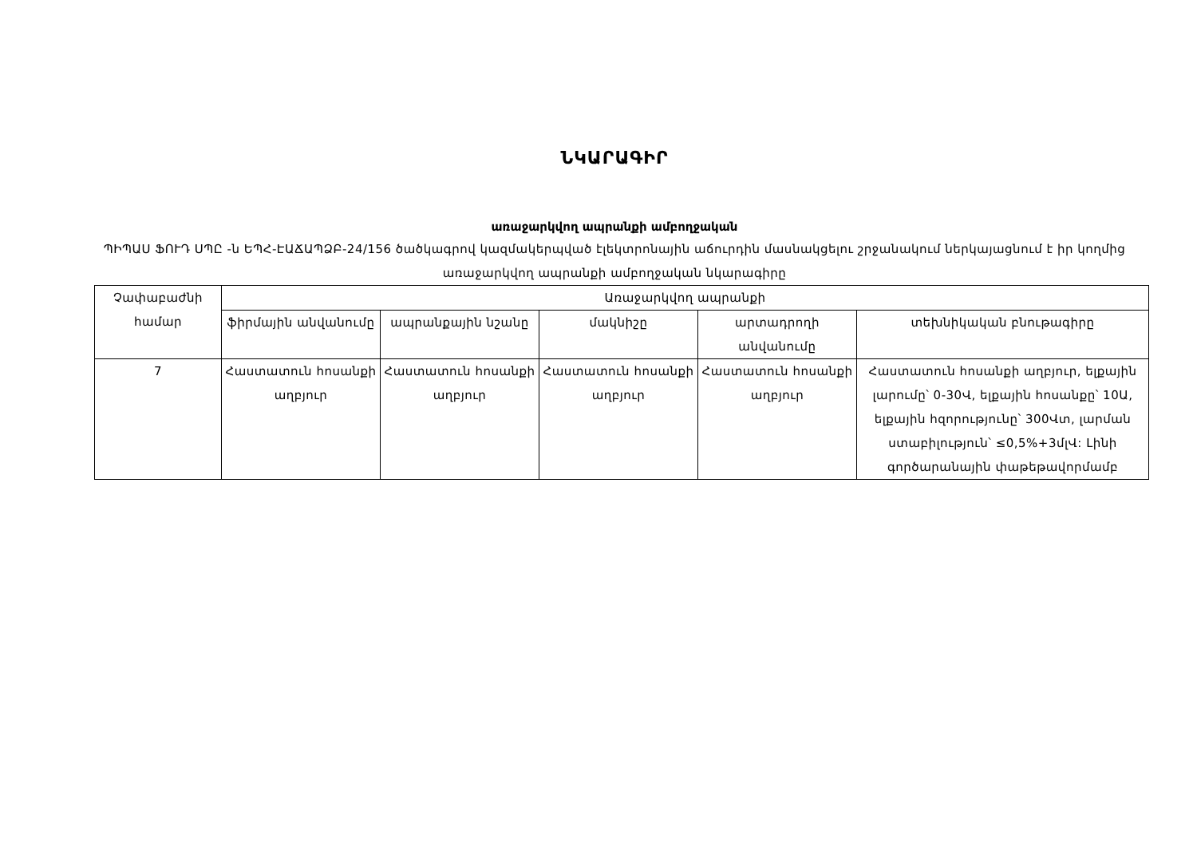ՆԿԱՐԱԳԻՐ
առաջարկվող ապրանքի ամբողջական
ՊԻՊԱՍ ՖՈՒԴ ՍՊԸ -ն ԵՊՀ-ԷԱՃԱՊՁԲ-24/156 ծածկագրով կազմակերպված էլեկտրոնային աճուրդին մասնակցելու շրջանակում ներկայացնում է իր կողմից առաջարկվող ապրանքի ամբողջական նկարագիրը
| Չափաբաժնի համար | Առաջարկվող ապրանքի | | | | |
| --- | --- | --- | --- | --- | --- |
| | ֆիրմային անվանումը | ապրանքային նշանը | մակնիշը | արտադրողի անվանումը | տեխնիկական բնութագիրը |
| 7 | Հաստատուն հոսանքի աղբյուր | Հաստատուն հոսանքի աղբյուր | Հաստատուն հոսանքի աղբյուր | Հաստատուն հոսանքի աղբյուր | Հաստատուն հոսանքի աղբյուր, ելքային լարումը՝ 0-30Վ, ելքային հոսանքը՝ 10Ա, ելքային հզորությունը՝ 300Վտ, լարման ստաբիլություն՝ ≤0,5%+3մլՎ: Լինի գործարանային փաթեթավորմամբ |